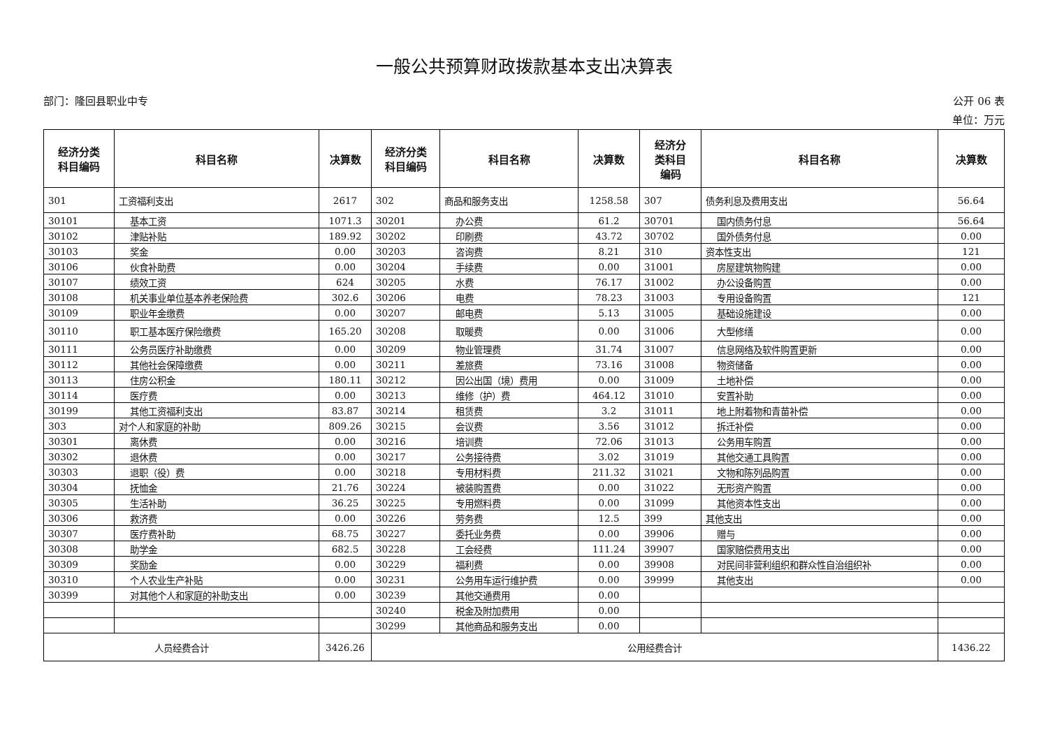一般公共预算财政拨款基本支出决算表
部门：隆回县职业中专 公开 06 表
单位：万元
| 经济分类 科目编码 | 科目名称 | 决算数 | 经济分类 科目编码 | 科目名称 | 决算数 | 经济分 类科目 编码 | 科目名称 | 决算数 |
| --- | --- | --- | --- | --- | --- | --- | --- | --- |
| 301 | 工资福利支出 | 2617 | 302 | 商品和服务支出 | 1258.58 | 307 | 债务利息及费用支出 | 56.64 |
| 30101 | 基本工资 | 1071.3 | 30201 | 办公费 | 61.2 | 30701 | 国内债务付息 | 56.64 |
| 30102 | 津贴补贴 | 189.92 | 30202 | 印刷费 | 43.72 | 30702 | 国外债务付息 | 0.00 |
| 30103 | 奖金 | 0.00 | 30203 | 咨询费 | 8.21 | 310 | 资本性支出 | 121 |
| 30106 | 伙食补助费 | 0.00 | 30204 | 手续费 | 0.00 | 31001 | 房屋建筑物购建 | 0.00 |
| 30107 | 绩效工资 | 624 | 30205 | 水费 | 76.17 | 31002 | 办公设备购置 | 0.00 |
| 30108 | 机关事业单位基本养老保险费 | 302.6 | 30206 | 电费 | 78.23 | 31003 | 专用设备购置 | 121 |
| 30109 | 职业年金缴费 | 0.00 | 30207 | 邮电费 | 5.13 | 31005 | 基础设施建设 | 0.00 |
| 30110 | 职工基本医疗保险缴费 | 165.20 | 30208 | 取暖费 | 0.00 | 31006 | 大型修缮 | 0.00 |
| 30111 | 公务员医疗补助缴费 | 0.00 | 30209 | 物业管理费 | 31.74 | 31007 | 信息网络及软件购置更新 | 0.00 |
| 30112 | 其他社会保障缴费 | 0.00 | 30211 | 差旅费 | 73.16 | 31008 | 物资储备 | 0.00 |
| 30113 | 住房公积金 | 180.11 | 30212 | 因公出国（境）费用 | 0.00 | 31009 | 土地补偿 | 0.00 |
| 30114 | 医疗费 | 0.00 | 30213 | 维修（护）费 | 464.12 | 31010 | 安置补助 | 0.00 |
| 30199 | 其他工资福利支出 | 83.87 | 30214 | 租赁费 | 3.2 | 31011 | 地上附着物和青苗补偿 | 0.00 |
| 303 | 对个人和家庭的补助 | 809.26 | 30215 | 会议费 | 3.56 | 31012 | 拆迁补偿 | 0.00 |
| 30301 | 离休费 | 0.00 | 30216 | 培训费 | 72.06 | 31013 | 公务用车购置 | 0.00 |
| 30302 | 退休费 | 0.00 | 30217 | 公务接待费 | 3.02 | 31019 | 其他交通工具购置 | 0.00 |
| 30303 | 退职（役）费 | 0.00 | 30218 | 专用材料费 | 211.32 | 31021 | 文物和陈列品购置 | 0.00 |
| 30304 | 抚恤金 | 21.76 | 30224 | 被装购置费 | 0.00 | 31022 | 无形资产购置 | 0.00 |
| 30305 | 生活补助 | 36.25 | 30225 | 专用燃料费 | 0.00 | 31099 | 其他资本性支出 | 0.00 |
| 30306 | 救济费 | 0.00 | 30226 | 劳务费 | 12.5 | 399 | 其他支出 | 0.00 |
| 30307 | 医疗费补助 | 68.75 | 30227 | 委托业务费 | 0.00 | 39906 | 赠与 | 0.00 |
| 30308 | 助学金 | 682.5 | 30228 | 工会经费 | 111.24 | 39907 | 国家赔偿费用支出 | 0.00 |
| 30309 | 奖励金 | 0.00 | 30229 | 福利费 | 0.00 | 39908 | 对民间非营利组织和群众性自治组织补 | 0.00 |
| 30310 | 个人农业生产补贴 | 0.00 | 30231 | 公务用车运行维护费 | 0.00 | 39999 | 其他支出 | 0.00 |
| 30399 | 对其他个人和家庭的补助支出 | 0.00 | 30239 | 其他交通费用 | 0.00 | | | |
| | | | 30240 | 税金及附加费用 | 0.00 | | | |
| | | | 30299 | 其他商品和服务支出 | 0.00 | | | |
| 人员经费合计 | | 3426.26 | 公用经费合计 | | | | | 1436.22 |